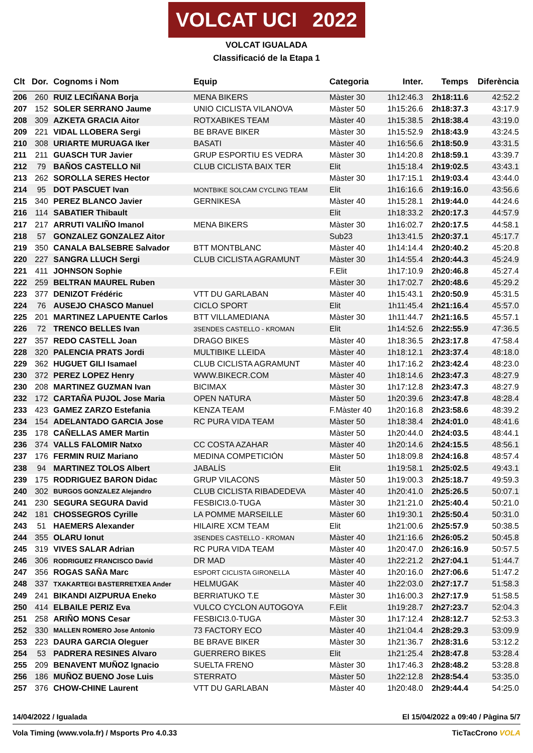VOLCAT UCI 2022
VOLCAT IGUALADA
Classificació de la Etapa 1
| Clt | Dor. | Cognoms i Nom | Equip | Categoria | Inter. | Temps | Diferència |
| --- | --- | --- | --- | --- | --- | --- | --- |
| 206 | 260 | RUIZ LECIÑANA Borja | MENA BIKERS | Màster 30 | 1h12:46.3 | 2h18:11.6 | 42:52.2 |
| 207 | 152 | SOLER SERRANO Jaume | UNIO CICLISTA VILANOVA | Màster 50 | 1h15:26.6 | 2h18:37.3 | 43:17.9 |
| 208 | 309 | AZKETA GRACIA Aitor | ROTXABIKES TEAM | Màster 40 | 1h15:38.5 | 2h18:38.4 | 43:19.0 |
| 209 | 221 | VIDAL LLOBERA Sergi | BE BRAVE BIKER | Màster 30 | 1h15:52.9 | 2h18:43.9 | 43:24.5 |
| 210 | 308 | URIARTE MURUAGA Iker | BASATI | Màster 40 | 1h16:56.6 | 2h18:50.9 | 43:31.5 |
| 211 | 211 | GUASCH TUR Javier | GRUP ESPORTIU ES VEDRA | Màster 30 | 1h14:20.8 | 2h18:59.1 | 43:39.7 |
| 212 | 79 | BAÑOS CASTELLO Nil | CLUB CICLISTA BAIX TER | Elit | 1h15:18.4 | 2h19:02.5 | 43:43.1 |
| 213 | 262 | SOROLLA SERES Hector | | Màster 30 | 1h17:15.1 | 2h19:03.4 | 43:44.0 |
| 214 | 95 | DOT PASCUET Ivan | MONTBIKE SOLCAM CYCLING TEAM | Elit | 1h16:16.6 | 2h19:16.0 | 43:56.6 |
| 215 | 340 | PEREZ BLANCO Javier | GERNIKESA | Màster 40 | 1h15:28.1 | 2h19:44.0 | 44:24.6 |
| 216 | 114 | SABATIER Thibault | | Elit | 1h18:33.2 | 2h20:17.3 | 44:57.9 |
| 217 | 217 | ARRUTI VALIÑO Imanol | MENA BIKERS | Màster 30 | 1h16:02.7 | 2h20:17.5 | 44:58.1 |
| 218 | 57 | GONZALEZ GONZALEZ Aitor | | Sub23 | 1h13:41.5 | 2h20:37.1 | 45:17.7 |
| 219 | 350 | CANALA BALSEBRE Salvador | BTT MONTBLANC | Màster 40 | 1h14:14.4 | 2h20:40.2 | 45:20.8 |
| 220 | 227 | SANGRA LLUCH Sergi | CLUB CICLISTA AGRAMUNT | Màster 30 | 1h14:55.4 | 2h20:44.3 | 45:24.9 |
| 221 | 411 | JOHNSON Sophie | | F.Elit | 1h17:10.9 | 2h20:46.8 | 45:27.4 |
| 222 | 259 | BELTRAN MAUREL Ruben | | Màster 30 | 1h17:02.7 | 2h20:48.6 | 45:29.2 |
| 223 | 377 | DENIZOT Frédéric | VTT DU GARLABAN | Màster 40 | 1h15:43.1 | 2h20:50.9 | 45:31.5 |
| 224 | 76 | AUSEJO CHASCO Manuel | CICLO SPORT | Elit | 1h11:45.4 | 2h21:16.4 | 45:57.0 |
| 225 | 201 | MARTINEZ LAPUENTE Carlos | BTT VILLAMEDIANA | Màster 30 | 1h11:44.7 | 2h21:16.5 | 45:57.1 |
| 226 | 72 | TRENCO BELLES Ivan | 3SENDES CASTELLO - KROMAN | Elit | 1h14:52.6 | 2h22:55.9 | 47:36.5 |
| 227 | 357 | REDO CASTELL Joan | DRAGO BIKES | Màster 40 | 1h18:36.5 | 2h23:17.8 | 47:58.4 |
| 228 | 320 | PALENCIA PRATS Jordi | MULTIBIKE LLEIDA | Màster 40 | 1h18:12.1 | 2h23:37.4 | 48:18.0 |
| 229 | 362 | HUGUET GILI Isamael | CLUB CICLISTA AGRAMUNT | Màster 40 | 1h17:16.2 | 2h23:42.4 | 48:23.0 |
| 230 | 372 | PEREZ LOPEZ Henry | WWW.BIKECR.COM | Màster 40 | 1h18:14.6 | 2h23:47.3 | 48:27.9 |
| 230 | 208 | MARTINEZ GUZMAN Ivan | BICIMAX | Màster 30 | 1h17:12.8 | 2h23:47.3 | 48:27.9 |
| 232 | 172 | CARTAÑA PUJOL Jose Maria | OPEN NATURA | Màster 50 | 1h20:39.6 | 2h23:47.8 | 48:28.4 |
| 233 | 423 | GAMEZ ZARZO Estefania | KENZA TEAM | F.Màster 40 | 1h20:16.8 | 2h23:58.6 | 48:39.2 |
| 234 | 154 | ADELANTADO GARCIA Jose | RC PURA VIDA TEAM | Màster 50 | 1h18:38.4 | 2h24:01.0 | 48:41.6 |
| 235 | 178 | CAÑELLAS AMER Martin | | Màster 50 | 1h20:44.0 | 2h24:03.5 | 48:44.1 |
| 236 | 374 | VALLS FALOMIR Natxo | CC COSTA AZAHAR | Màster 40 | 1h20:14.6 | 2h24:15.5 | 48:56.1 |
| 237 | 176 | FERMIN RUIZ Mariano | MEDINA COMPETICIÓN | Màster 50 | 1h18:09.8 | 2h24:16.8 | 48:57.4 |
| 238 | 94 | MARTINEZ TOLOS Albert | JABALÍS | Elit | 1h19:58.1 | 2h25:02.5 | 49:43.1 |
| 239 | 175 | RODRIGUEZ BARON Didac | GRUP VILACONS | Màster 50 | 1h19:00.3 | 2h25:18.7 | 49:59.3 |
| 240 | 302 | BURGOS GONZALEZ Alejandro | CLUB CICLISTA RIBADEDEVA | Màster 40 | 1h20:41.0 | 2h25:26.5 | 50:07.1 |
| 241 | 230 | SEGURA SEGURA David | FESBICI3.0-TUGA | Màster 30 | 1h21:21.0 | 2h25:40.4 | 50:21.0 |
| 242 | 181 | CHOSSEGROS Cyrille | LA POMME MARSEILLE | Màster 60 | 1h19:30.1 | 2h25:50.4 | 50:31.0 |
| 243 | 51 | HAEMERS Alexander | HILAIRE XCM TEAM | Elit | 1h21:00.6 | 2h25:57.9 | 50:38.5 |
| 244 | 355 | OLARU Ionut | 3SENDES CASTELLO - KROMAN | Màster 40 | 1h21:16.6 | 2h26:05.2 | 50:45.8 |
| 245 | 319 | VIVES SALAR Adrian | RC PURA VIDA TEAM | Màster 40 | 1h20:47.0 | 2h26:16.9 | 50:57.5 |
| 246 | 306 | RODRIGUEZ FRANCISCO David | DR MAD | Màster 40 | 1h22:21.2 | 2h27:04.1 | 51:44.7 |
| 247 | 356 | ROGAS SAÑA Marc | ESPORT CICLISTA GIRONELLA | Màster 40 | 1h20:16.0 | 2h27:06.6 | 51:47.2 |
| 248 | 337 | TXAKARTEGI BASTERRETXEA Ander | HELMUGAK | Màster 40 | 1h22:03.0 | 2h27:17.7 | 51:58.3 |
| 249 | 241 | BIKANDI AIZPURUA Eneko | BERRIATUKO T.E | Màster 30 | 1h16:00.3 | 2h27:17.9 | 51:58.5 |
| 250 | 414 | ELBAILE PERIZ Eva | VULCO CYCLON AUTOGOYA | F.Elit | 1h19:28.7 | 2h27:23.7 | 52:04.3 |
| 251 | 258 | ARIÑO MONS Cesar | FESBICI3.0-TUGA | Màster 30 | 1h17:12.4 | 2h28:12.7 | 52:53.3 |
| 252 | 330 | MALLEN ROMERO Jose Antonio | 73 FACTORY ECO | Màster 40 | 1h21:04.4 | 2h28:29.3 | 53:09.9 |
| 253 | 223 | DAURA GARCIA Oleguer | BE BRAVE BIKER | Màster 30 | 1h21:36.7 | 2h28:31.6 | 53:12.2 |
| 254 | 53 | PADRERA RESINES Alvaro | GUERRERO BIKES | Elit | 1h21:25.4 | 2h28:47.8 | 53:28.4 |
| 255 | 209 | BENAVENT MUÑOZ Ignacio | SUELTA FRENO | Màster 30 | 1h17:46.3 | 2h28:48.2 | 53:28.8 |
| 256 | 186 | MUÑOZ BUENO Jose Luis | STERRATO | Màster 50 | 1h22:12.8 | 2h28:54.4 | 53:35.0 |
| 257 | 376 | CHOW-CHINE Laurent | VTT DU GARLABAN | Màster 40 | 1h20:48.0 | 2h29:44.4 | 54:25.0 |
14/04/2022 / Igualada El 15/04/2022 a 09:40 / Pàgina 5/7
Vola Timing (www.vola.fr) / Msports Pro 4.0.33 TicTacCrono VOLA